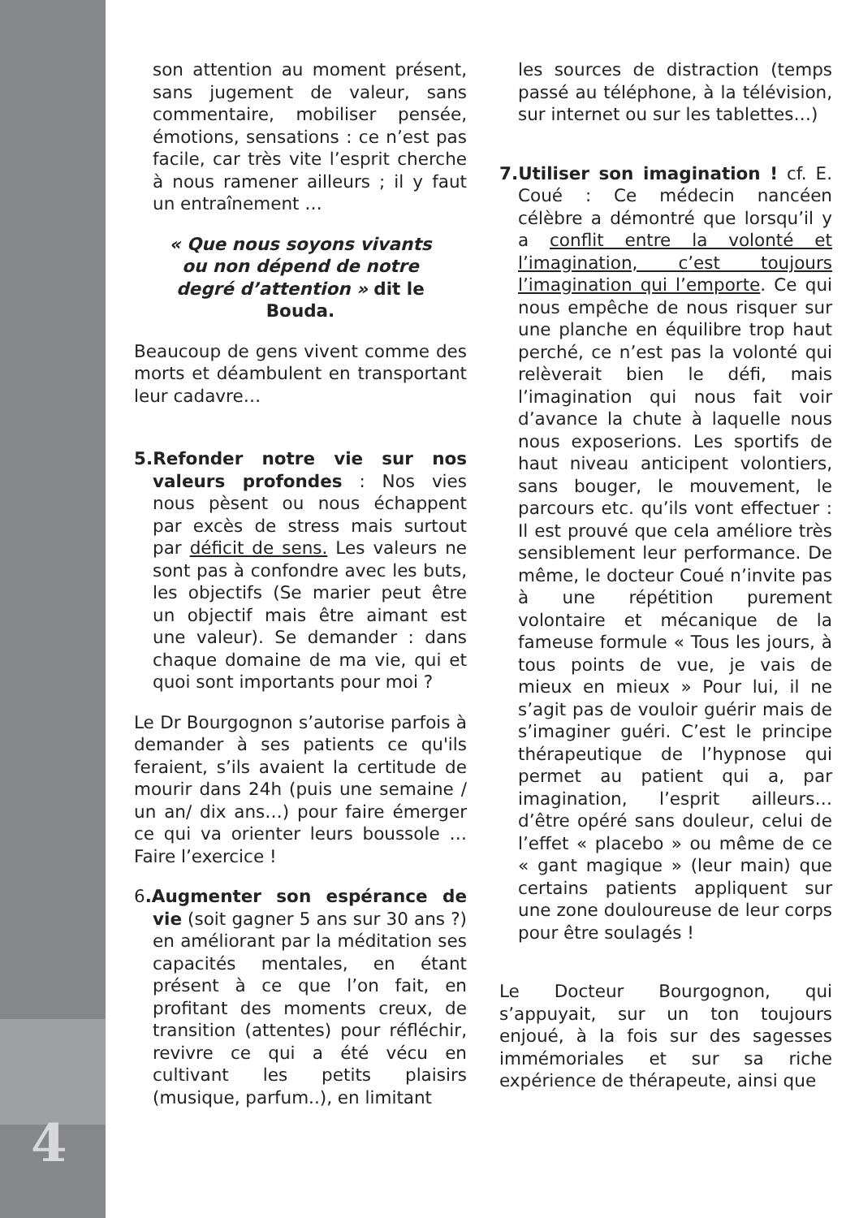4
son attention au moment présent, sans jugement de valeur, sans commentaire, mobiliser pensée, émotions, sensations : ce n’est pas facile, car très vite l’esprit cherche à nous ramener ailleurs ; il y faut un entraînement …
« Que nous soyons vivants ou non dépend de notre degré d’attention » dit le Bouda.
Beaucoup de gens vivent comme des morts et déambulent en transportant leur cadavre…
5.Refonder notre vie sur nos valeurs profondes : Nos vies nous pèsent ou nous échappent par excès de stress mais surtout par déficit de sens. Les valeurs ne sont pas à confondre avec les buts, les objectifs (Se marier peut être un objectif mais être aimant est une valeur). Se demander : dans chaque domaine de ma vie, qui et quoi sont importants pour moi ?
Le Dr Bourgognon s’autorise parfois à demander à ses patients ce qu'ils feraient, s’ils avaient la certitude de mourir dans 24h (puis une semaine / un an/ dix ans…) pour faire émerger ce qui va orienter leurs boussole … Faire l’exercice !
6.Augmenter son espérance de vie (soit gagner 5 ans sur 30 ans ?) en améliorant par la méditation ses capacités mentales, en étant présent à ce que l’on fait, en profitant des moments creux, de transition (attentes) pour réfléchir, revivre ce qui a été vécu en cultivant les petits plaisirs (musique, parfum..), en limitant
les sources de distraction (temps passé au téléphone, à la télévision, sur internet ou sur les tablettes…)
7.Utiliser son imagination ! cf. E. Coué : Ce médecin nancéen célèbre a démontré que lorsqu’il y a conflit entre la volonté et l’imagination, c’est toujours l’imagination qui l’emporte. Ce qui nous empêche de nous risquer sur une planche en équilibre trop haut perché, ce n’est pas la volonté qui relèverait bien le défi, mais l’imagination qui nous fait voir d’avance la chute à laquelle nous nous exposerions. Les sportifs de haut niveau anticipent volontiers, sans bouger, le mouvement, le parcours etc. qu’ils vont effectuer : Il est prouvé que cela améliore très sensiblement leur performance. De même, le docteur Coué n’invite pas à une répétition purement volontaire et mécanique de la fameuse formule « Tous les jours, à tous points de vue, je vais de mieux en mieux » Pour lui, il ne s’agit pas de vouloir guérir mais de s’imaginer guéri. C’est le principe thérapeutique de l’hypnose qui permet au patient qui a, par imagination, l’esprit ailleurs… d’être opéré sans douleur, celui de l’effet « placebo » ou même de ce « gant magique » (leur main) que certains patients appliquent sur une zone douloureuse de leur corps pour être soulagés !
Le Docteur Bourgognon, qui s’appuyait, sur un ton toujours enjoué, à la fois sur des sagesses immémoriales et sur sa riche expérience de thérapeute, ainsi que